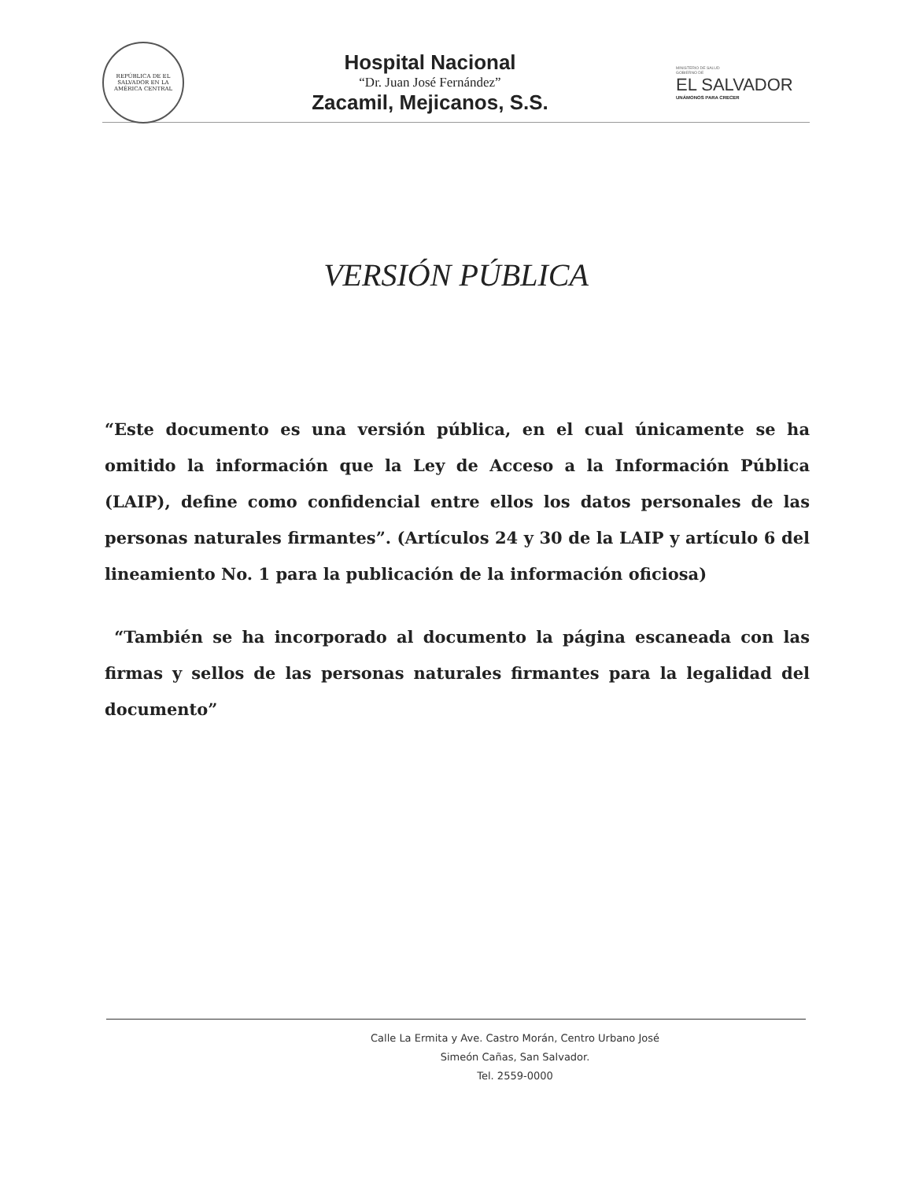REPÚBLICA DE EL SALVADOR EN LA AMÉRICA CENTRAL
Hospital Nacional
“Dr. Juan José Fernández”
Zacamil, Mejicanos, S.S.
MINISTERIO DE SALUD
GOBIERNO DE
EL SALVADOR
UNÁMONOS PARA CRECER
VERSIÓN PÚBLICA
“Este documento es una versión pública, en el cual únicamente se ha omitido la información que la Ley de Acceso a la Información Pública (LAIP), define como confidencial entre ellos los datos personales de las personas naturales firmantes”. (Artículos 24 y 30 de la LAIP y artículo 6 del lineamiento No. 1 para la publicación de la información oficiosa)
“También se ha incorporado al documento la página escaneada con las firmas y sellos de las personas naturales firmantes para la legalidad del documento”
Calle La Ermita y Ave. Castro Morán, Centro Urbano José
Simeón Cañas, San Salvador.
Tel. 2559-0000